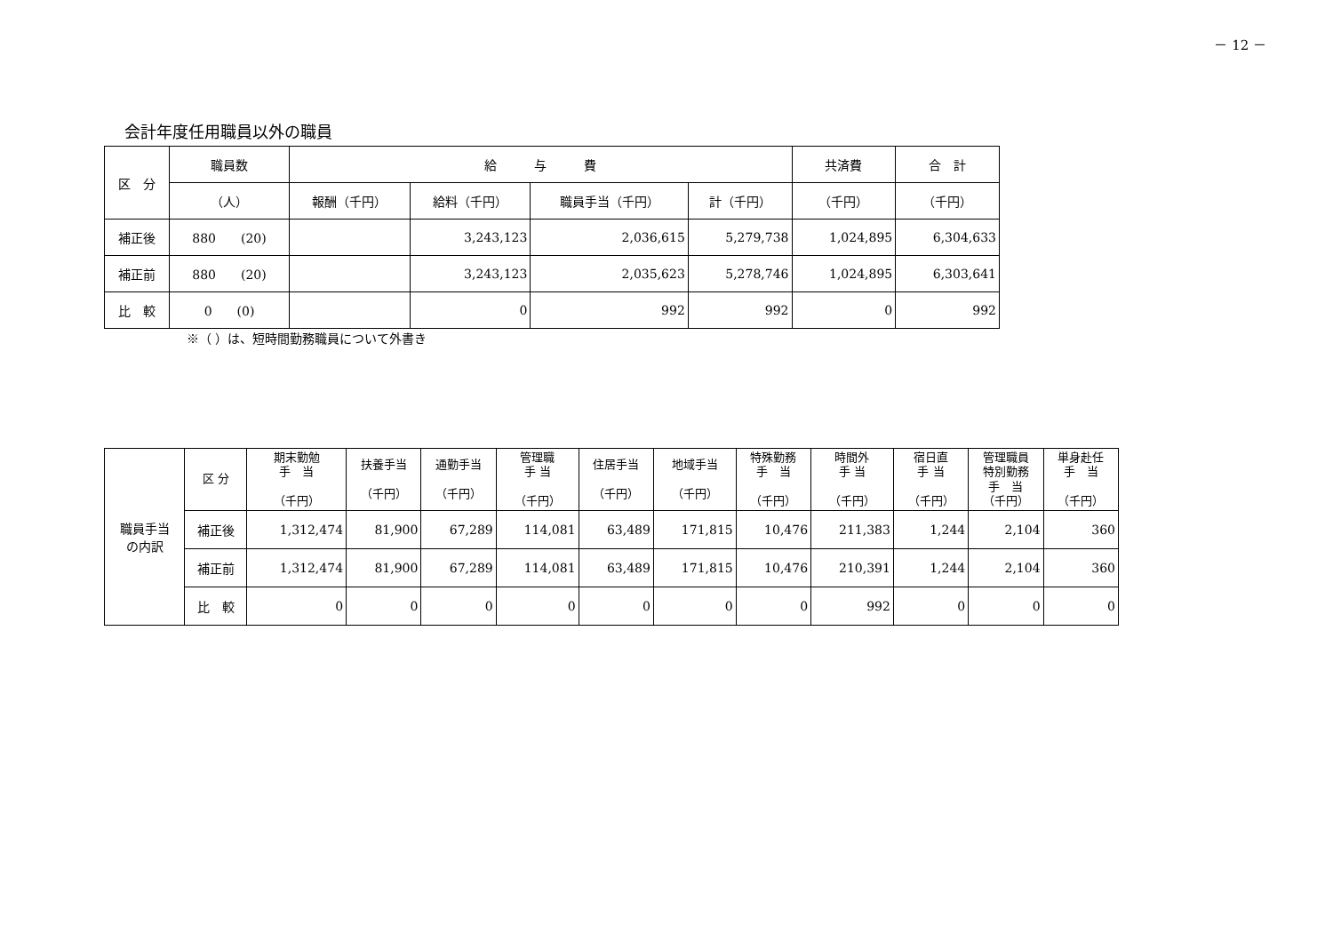－ 12 －
会計年度任用職員以外の職員
| 区 分 | 職員数 | 給 与 費 | | | | 共済費 | 合 計 |
| --- | --- | --- | --- | --- | --- | --- | --- |
| | （人） | 報酬（千円） | 給料（千円） | 職員手当（千円） | 計（千円） | （千円） | （千円） |
| 補正後 | 880 (20) | | 3,243,123 | 2,036,615 | 5,279,738 | 1,024,895 | 6,304,633 |
| 補正前 | 880 (20) | | 3,243,123 | 2,035,623 | 5,278,746 | 1,024,895 | 6,303,641 |
| 比 較 | 0 (0) | | 0 | 992 | 992 | 0 | 992 |
※（ ）は、短時間勤務職員について外書き
| 職員手当 の内訳 | 区 分 | 期末勤勉 手 当 （千円） | 扶養手当 （千円） | 通勤手当 （千円） | 管理職 手 当 （千円） | 住居手当 （千円） | 地域手当 （千円） | 特殊勤務 手 当 （千円） | 時間外 手 当 （千円） | 宿日直 手 当 （千円） | 管理職員 特別勤務 手 当 （千円） | 単身赴任 手 当 （千円） |
| | 補正後 | 1,312,474 | 81,900 | 67,289 | 114,081 | 63,489 | 171,815 | 10,476 | 211,383 | 1,244 | 2,104 | 360 |
| | 補正前 | 1,312,474 | 81,900 | 67,289 | 114,081 | 63,489 | 171,815 | 10,476 | 210,391 | 1,244 | 2,104 | 360 |
| | 比 較 | 0 | 0 | 0 | 0 | 0 | 0 | 0 | 992 | 0 | 0 | 0 |